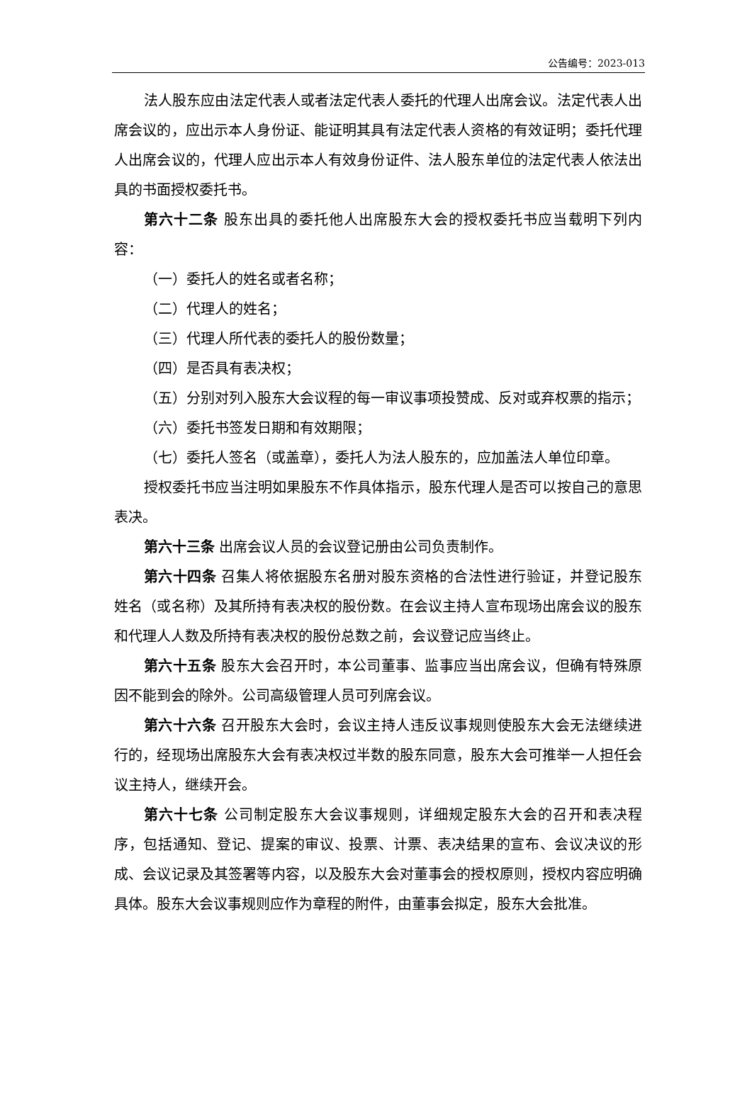公告编号：2023-013
法人股东应由法定代表人或者法定代表人委托的代理人出席会议。法定代表人出席会议的，应出示本人身份证、能证明其具有法定代表人资格的有效证明；委托代理人出席会议的，代理人应出示本人有效身份证件、法人股东单位的法定代表人依法出具的书面授权委托书。
第六十二条 股东出具的委托他人出席股东大会的授权委托书应当载明下列内容：
（一）委托人的姓名或者名称；
（二）代理人的姓名；
（三）代理人所代表的委托人的股份数量；
（四）是否具有表决权；
（五）分别对列入股东大会议程的每一审议事项投赞成、反对或弃权票的指示；
（六）委托书签发日期和有效期限；
（七）委托人签名（或盖章），委托人为法人股东的，应加盖法人单位印章。
授权委托书应当注明如果股东不作具体指示，股东代理人是否可以按自己的意思表决。
第六十三条 出席会议人员的会议登记册由公司负责制作。
第六十四条 召集人将依据股东名册对股东资格的合法性进行验证，并登记股东姓名（或名称）及其所持有表决权的股份数。在会议主持人宣布现场出席会议的股东和代理人人数及所持有表决权的股份总数之前，会议登记应当终止。
第六十五条 股东大会召开时，本公司董事、监事应当出席会议，但确有特殊原因不能到会的除外。公司高级管理人员可列席会议。
第六十六条 召开股东大会时，会议主持人违反议事规则使股东大会无法继续进行的，经现场出席股东大会有表决权过半数的股东同意，股东大会可推举一人担任会议主持人，继续开会。
第六十七条 公司制定股东大会议事规则，详细规定股东大会的召开和表决程序，包括通知、登记、提案的审议、投票、计票、表决结果的宣布、会议决议的形成、会议记录及其签署等内容，以及股东大会对董事会的授权原则，授权内容应明确具体。股东大会议事规则应作为章程的附件，由董事会拟定，股东大会批准。